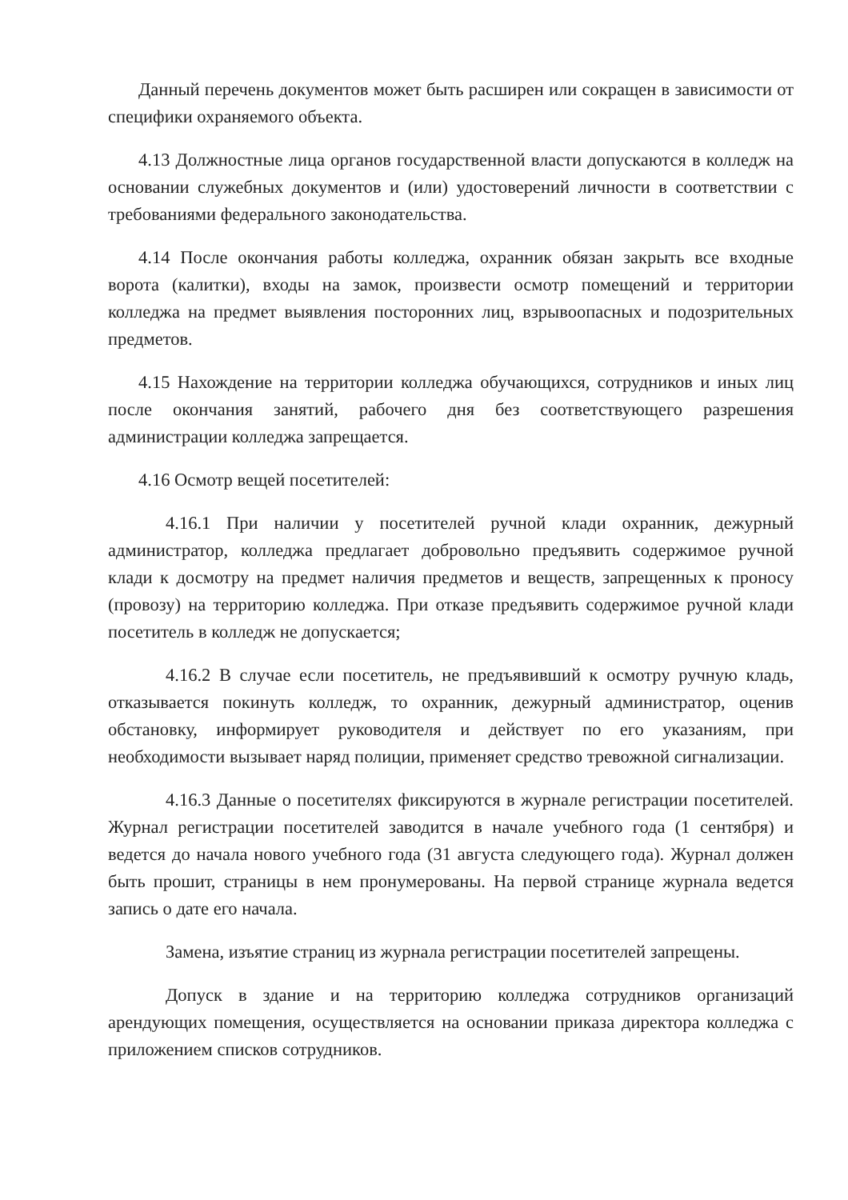Данный перечень документов может быть расширен или сокращен в зависимости от специфики охраняемого объекта.
4.13 Должностные лица органов государственной власти допускаются в колледж на основании служебных документов и (или) удостоверений личности в соответствии с требованиями федерального законодательства.
4.14 После окончания работы колледжа, охранник обязан закрыть все входные ворота (калитки), входы на замок, произвести осмотр помещений и территории колледжа на предмет выявления посторонних лиц, взрывоопасных и подозрительных предметов.
4.15 Нахождение на территории колледжа обучающихся, сотрудников и иных лиц после окончания занятий, рабочего дня без соответствующего разрешения администрации колледжа запрещается.
4.16 Осмотр вещей посетителей:
4.16.1 При наличии у посетителей ручной клади охранник, дежурный администратор, колледжа предлагает добровольно предъявить содержимое ручной клади к досмотру на предмет наличия предметов и веществ, запрещенных к проносу (провозу) на территорию колледжа. При отказе предъявить содержимое ручной клади посетитель в колледж не допускается;
4.16.2 В случае если посетитель, не предъявивший к осмотру ручную кладь, отказывается покинуть колледж, то охранник, дежурный администратор, оценив обстановку, информирует руководителя и действует по его указаниям, при необходимости вызывает наряд полиции, применяет средство тревожной сигнализации.
4.16.3 Данные о посетителях фиксируются в журнале регистрации посетителей. Журнал регистрации посетителей заводится в начале учебного года (1 сентября) и ведется до начала нового учебного года (31 августа следующего года). Журнал должен быть прошит, страницы в нем пронумерованы. На первой странице журнала ведется запись о дате его начала.
Замена, изъятие страниц из журнала регистрации посетителей запрещены.
Допуск в здание и на территорию колледжа сотрудников организаций арендующих помещения, осуществляется на основании приказа директора колледжа с приложением списков сотрудников.